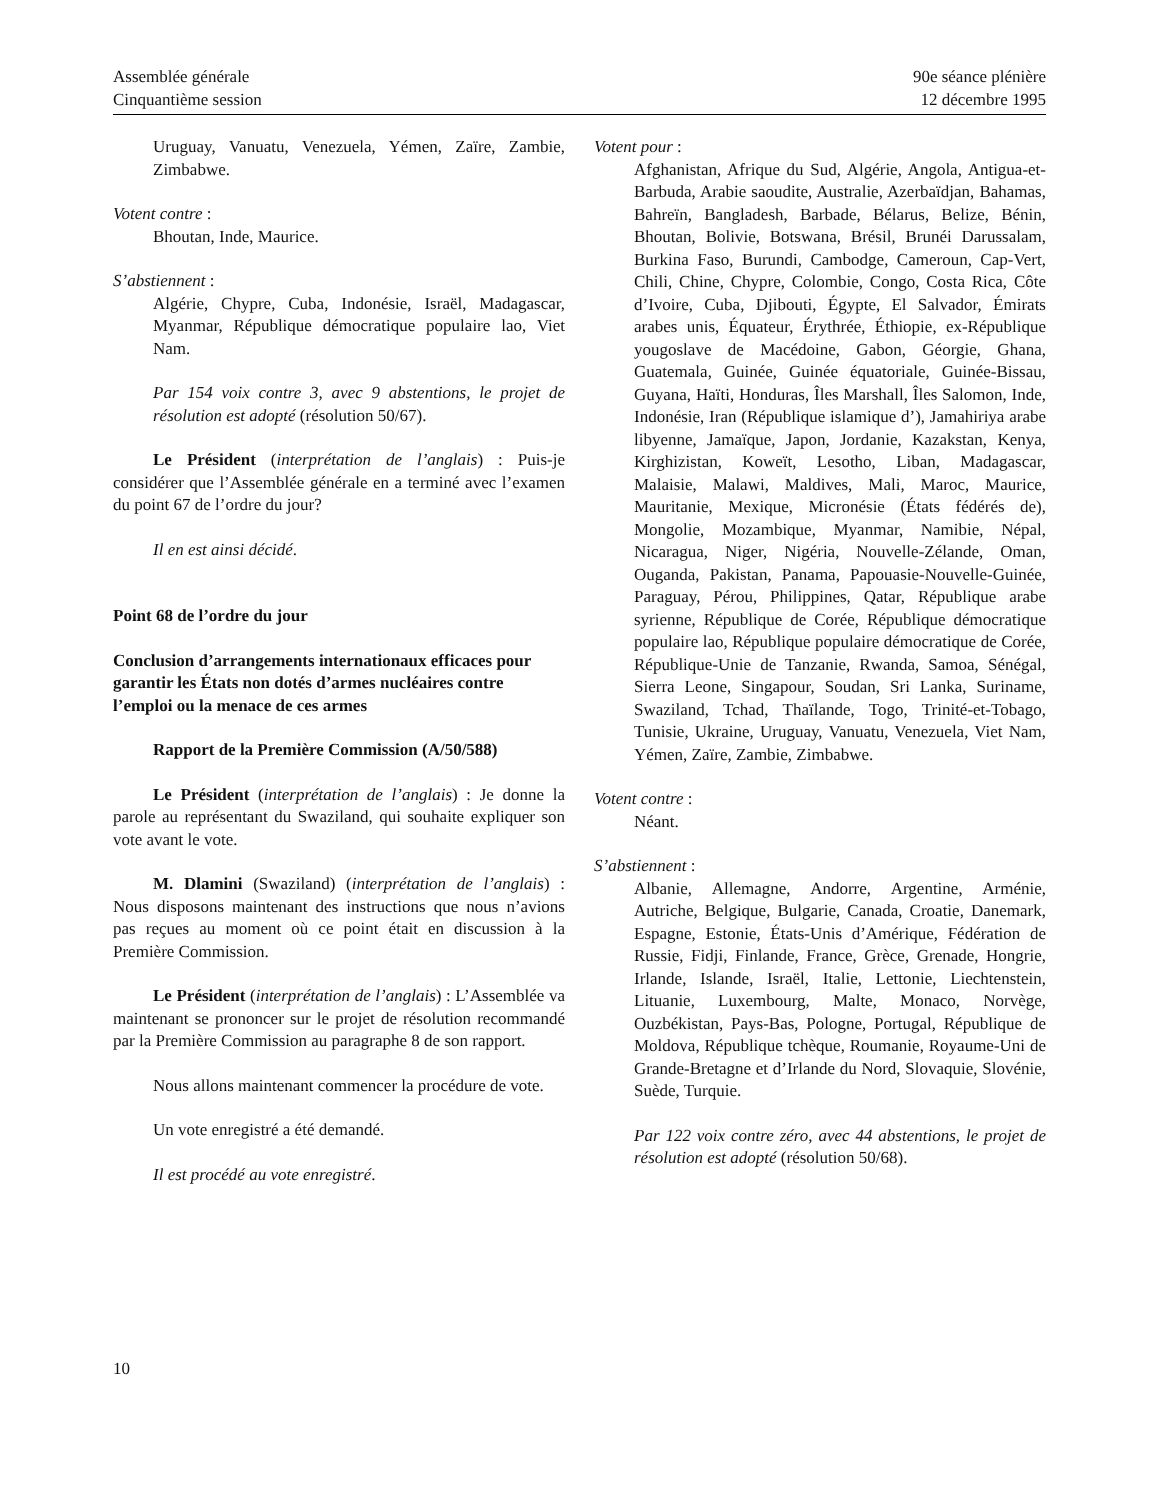Assemblée générale
Cinquantième session
90e séance plénière
12 décembre 1995
Uruguay, Vanuatu, Venezuela, Yémen, Zaïre, Zambie, Zimbabwe.
Votent contre :
Bhoutan, Inde, Maurice.
S’abstiennent :
Algérie, Chypre, Cuba, Indonésie, Israël, Madagascar, Myanmar, République démocratique populaire lao, Viet Nam.
Par 154 voix contre 3, avec 9 abstentions, le projet de résolution est adopté (résolution 50/67).
Le Président (interprétation de l’anglais) : Puis-je considérer que l’Assemblée générale en a terminé avec l’examen du point 67 de l’ordre du jour?
Il en est ainsi décidé.
Point 68 de l’ordre du jour
Conclusion d’arrangements internationaux efficaces pour garantir les États non dotés d’armes nucléaires contre l’emploi ou la menace de ces armes
Rapport de la Première Commission (A/50/588)
Le Président (interprétation de l’anglais) : Je donne la parole au représentant du Swaziland, qui souhaite expliquer son vote avant le vote.
M. Dlamini (Swaziland) (interprétation de l’anglais) : Nous disposons maintenant des instructions que nous n’avions pas reçues au moment où ce point était en discussion à la Première Commission.
Le Président (interprétation de l’anglais) : L’Assemblée va maintenant se prononcer sur le projet de résolution recommandé par la Première Commission au paragraphe 8 de son rapport.
Nous allons maintenant commencer la procédure de vote.
Un vote enregistré a été demandé.
Il est procédé au vote enregistré.
Votent pour :
Afghanistan, Afrique du Sud, Algérie, Angola, Antigua-et-Barbuda, Arabie saoudite, Australie, Azerbaïdjan, Bahamas, Bahreïn, Bangladesh, Barbade, Bélarus, Belize, Bénin, Bhoutan, Bolivie, Botswana, Brésil, Brunéi Darussalam, Burkina Faso, Burundi, Cambodge, Cameroun, Cap-Vert, Chili, Chine, Chypre, Colombie, Congo, Costa Rica, Côte d’Ivoire, Cuba, Djibouti, Égypte, El Salvador, Émirats arabes unis, Équateur, Érythrée, Éthiopie, ex-République yougoslave de Macédoine, Gabon, Géorgie, Ghana, Guatemala, Guinée, Guinée équatoriale, Guinée-Bissau, Guyana, Haïti, Honduras, Îles Marshall, Îles Salomon, Inde, Indonésie, Iran (République islamique d’), Jamahiriya arabe libyenne, Jamaïque, Japon, Jordanie, Kazakstan, Kenya, Kirghizistan, Koweït, Lesotho, Liban, Madagascar, Malaisie, Malawi, Maldives, Mali, Maroc, Maurice, Mauritanie, Mexique, Micronésie (États fédérés de), Mongolie, Mozambique, Myanmar, Namibie, Népal, Nicaragua, Niger, Nigéria, Nouvelle-Zélande, Oman, Ouganda, Pakistan, Panama, Papouasie-Nouvelle-Guinée, Paraguay, Pérou, Philippines, Qatar, République arabe syrienne, République de Corée, République démocratique populaire lao, République populaire démocratique de Corée, République-Unie de Tanzanie, Rwanda, Samoa, Sénégal, Sierra Leone, Singapour, Soudan, Sri Lanka, Suriname, Swaziland, Tchad, Thaïlande, Togo, Trinité-et-Tobago, Tunisie, Ukraine, Uruguay, Vanuatu, Venezuela, Viet Nam, Yémen, Zaïre, Zambie, Zimbabwe.
Votent contre :
Néant.
S’abstiennent :
Albanie, Allemagne, Andorre, Argentine, Arménie, Autriche, Belgique, Bulgarie, Canada, Croatie, Danemark, Espagne, Estonie, États-Unis d’Amérique, Fédération de Russie, Fidji, Finlande, France, Grèce, Grenade, Hongrie, Irlande, Islande, Israël, Italie, Lettonie, Liechtenstein, Lituanie, Luxembourg, Malte, Monaco, Norvège, Ouzbékistan, Pays-Bas, Pologne, Portugal, République de Moldova, République tchèque, Roumanie, Royaume-Uni de Grande-Bretagne et d’Irlande du Nord, Slovaquie, Slovénie, Suède, Turquie.
Par 122 voix contre zéro, avec 44 abstentions, le projet de résolution est adopté (résolution 50/68).
10